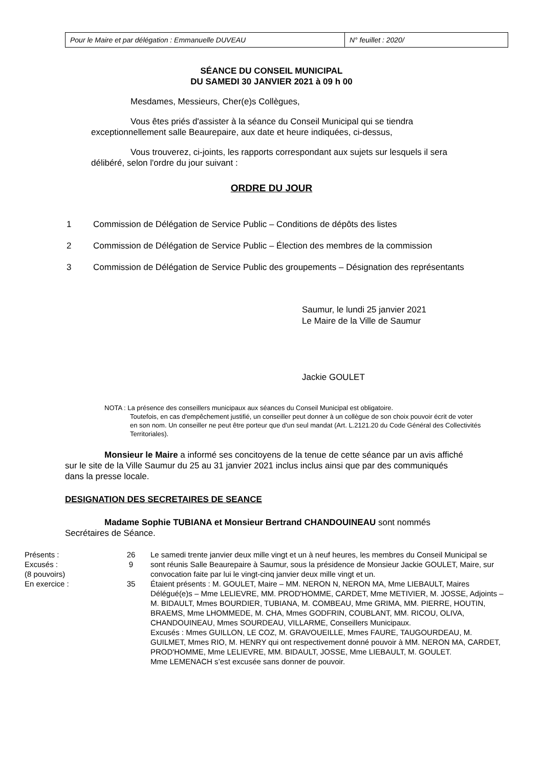| Pour le Maire et par délégation : Emmanuelle DUVEAU | N° feuillet : 2020/ |
SÉANCE DU CONSEIL MUNICIPAL
DU SAMEDI 30 JANVIER 2021 à 09 h 00
Mesdames, Messieurs, Cher(e)s Collègues,
Vous êtes priés d'assister à la séance du Conseil Municipal qui se tiendra exceptionnellement salle Beaurepaire, aux date et heure indiquées, ci-dessus,
Vous trouverez, ci-joints, les rapports correspondant aux sujets sur lesquels il sera délibéré, selon l'ordre du jour suivant :
ORDRE DU JOUR
| 1 | Commission de Délégation de Service Public – Conditions de dépôts des listes |
| 2 | Commission de Délégation de Service Public – Élection des membres de la commission |
| 3 | Commission de Délégation de Service Public des groupements – Désignation des représentants |
Saumur, le lundi 25 janvier 2021
Le Maire de la Ville de Saumur
Jackie GOULET
NOTA : La présence des conseillers municipaux aux séances du Conseil Municipal est obligatoire.
Toutefois, en cas d'empêchement justifié, un conseiller peut donner à un collègue de son choix pouvoir écrit de voter en son nom. Un conseiller ne peut être porteur que d'un seul mandat (Art. L.2121.20 du Code Général des Collectivités Territoriales).
Monsieur le Maire a informé ses concitoyens de la tenue de cette séance par un avis affiché sur le site de la Ville Saumur du 25 au 31 janvier 2021 inclus inclus ainsi que par des communiqués dans la presse locale.
DESIGNATION DES SECRETAIRES DE SEANCE
Madame Sophie TUBIANA et Monsieur Bertrand CHANDOUINEAU sont nommés Secrétaires de Séance.
| Présents : Excusés : (8 pouvoirs) En exercice : | 26 9 35 | Le samedi trente janvier deux mille vingt et un à neuf heures, les membres du Conseil Municipal se sont réunis Salle Beaurepaire à Saumur, sous la présidence de Monsieur Jackie GOULET, Maire, sur convocation faite par lui le vingt-cinq janvier deux mille vingt et un. Étaient présents : M. GOULET, Maire – MM. NERON N, NERON MA, Mme LIEBAULT, Maires Délégué(e)s – Mme LELIEVRE, MM. PROD'HOMME, CARDET, Mme METIVIER, M. JOSSE, Adjoints – M. BIDAULT, Mmes BOURDIER, TUBIANA, M. COMBEAU, Mme GRIMA, MM. PIERRE, HOUTIN, BRAEMS, Mme LHOMMEDE, M. CHA, Mmes GODFRIN, COUBLANT, MM. RICOU, OLIVA, CHANDOUINEAU, Mmes SOURDEAU, VILLARME, Conseillers Municipaux. Excusés : Mmes GUILLON, LE COZ, M. GRAVOUEILLE, Mmes FAURE, TAUGOURDEAU, M. GUILMET, Mmes RIO, M. HENRY qui ont respectivement donné pouvoir à MM. NERON MA, CARDET, PROD'HOMME, Mme LELIEVRE, MM. BIDAULT, JOSSE, Mme LIEBAULT, M. GOULET. Mme LEMENACH s’est excusée sans donner de pouvoir. |